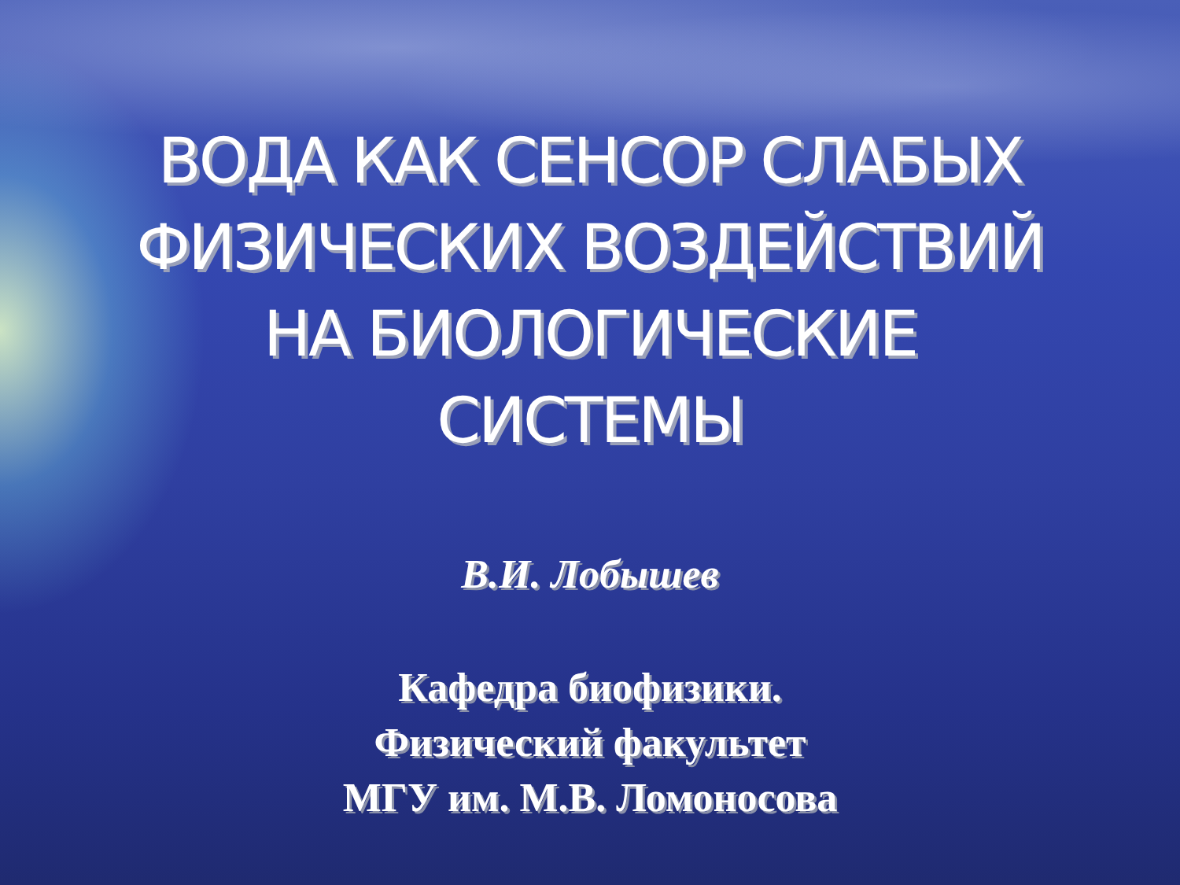ВОДА КАК СЕНСОР СЛАБЫХ
ФИЗИЧЕСКИХ ВОЗДЕЙСТВИЙ
НА БИОЛОГИЧЕСКИЕ
СИСТЕМЫ
В.И. Лобышев
Кафедра биофизики.
Физический факультет
МГУ им. М.В. Ломоносова